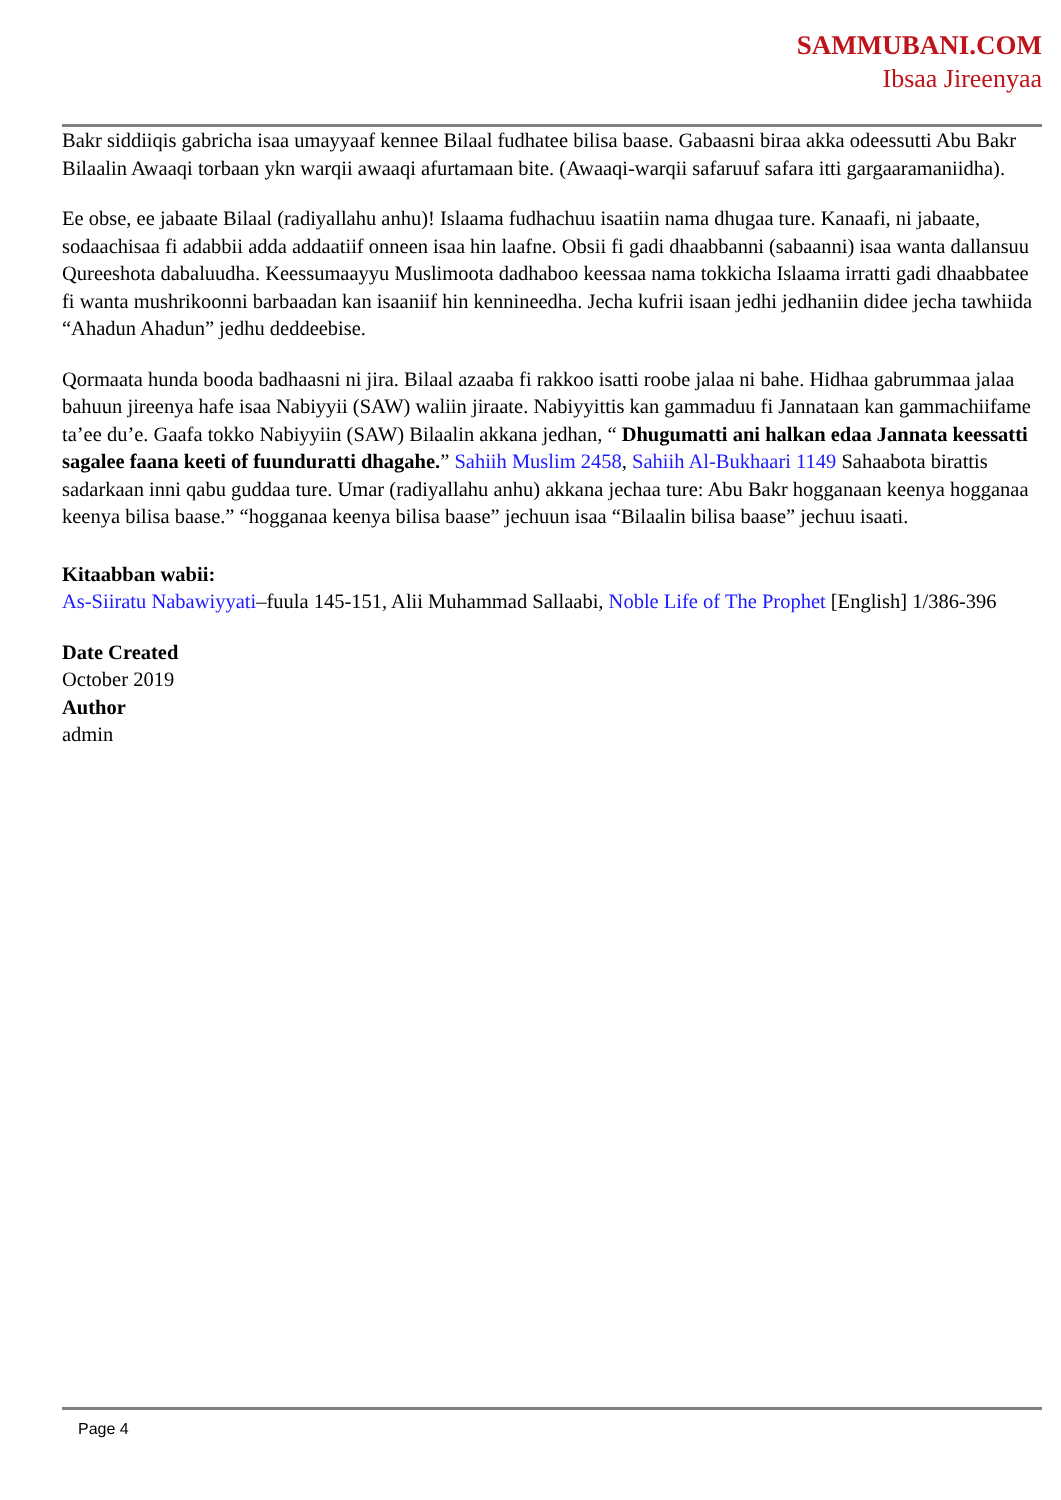SAMMUBANI.COM
Ibsaa Jireenyaa
Bakr siddiiqis gabricha isaa umayyaaf kennee Bilaal fudhatee bilisa baase. Gabaasni biraa akka odeessutti Abu Bakr Bilaalin Awaaqi torbaan ykn warqii awaaqi afurtamaan bite. (Awaaqi-warqii safaruuf safara itti gargaaramaniidha).
Ee obse, ee jabaate Bilaal (radiyallahu anhu)! Islaama fudhachuu isaatiin nama dhugaa ture. Kanaafi, ni jabaate, sodaachisaa fi adabbii adda addaatiif onneen isaa hin laafne. Obsii fi gadi dhaabbanni (sabaanni) isaa wanta dallansuu Qureeshota dabaluudha. Keessumaayyu Muslimoota dadhaboo keessaa nama tokkicha Islaama irratti gadi dhaabbatee fi wanta mushrikoonni barbaadan kan isaaniif hin kennineedha. Jecha kufrii isaan jedhi jedhaniin didee jecha tawhiida “Ahadun Ahadun” jedhu deddeebise.
Qormaata hunda booda badhaasni ni jira. Bilaal azaaba fi rakkoo isatti roobe jalaa ni bahe. Hidhaa gabrummaa jalaa bahuun jireenya hafe isaa Nabiyyii (SAW) waliin jiraate. Nabiyyittis kan gammaduu fi Jannataan kan gammachiifame ta’ee du’e. Gaafa tokko Nabiyyiin (SAW) Bilaalin akkana jedhan, “ Dhugumatti ani halkan edaa Jannata keessatti sagalee faana keeti of fuunduratti dhagahe.” Sahiih Muslim 2458, Sahiih Al-Bukhaari 1149 Sahaabota birattis sadarkaan inni qabu guddaa ture. Umar (radiyallahu anhu) akkana jechaa ture: Abu Bakr hogganaan keenya hogganaa keenya bilisa baase.” “hogganaa keenya bilisa baase” jechuun isaa “Bilaalin bilisa baase” jechuu isaati.
Kitaabban wabii:
As-Siiratu Nabawiyyati–fuula 145-151, Alii Muhammad Sallaabi, Noble Life of The Prophet [English] 1/386-396
Date Created
October 2019
Author
admin
Page 4